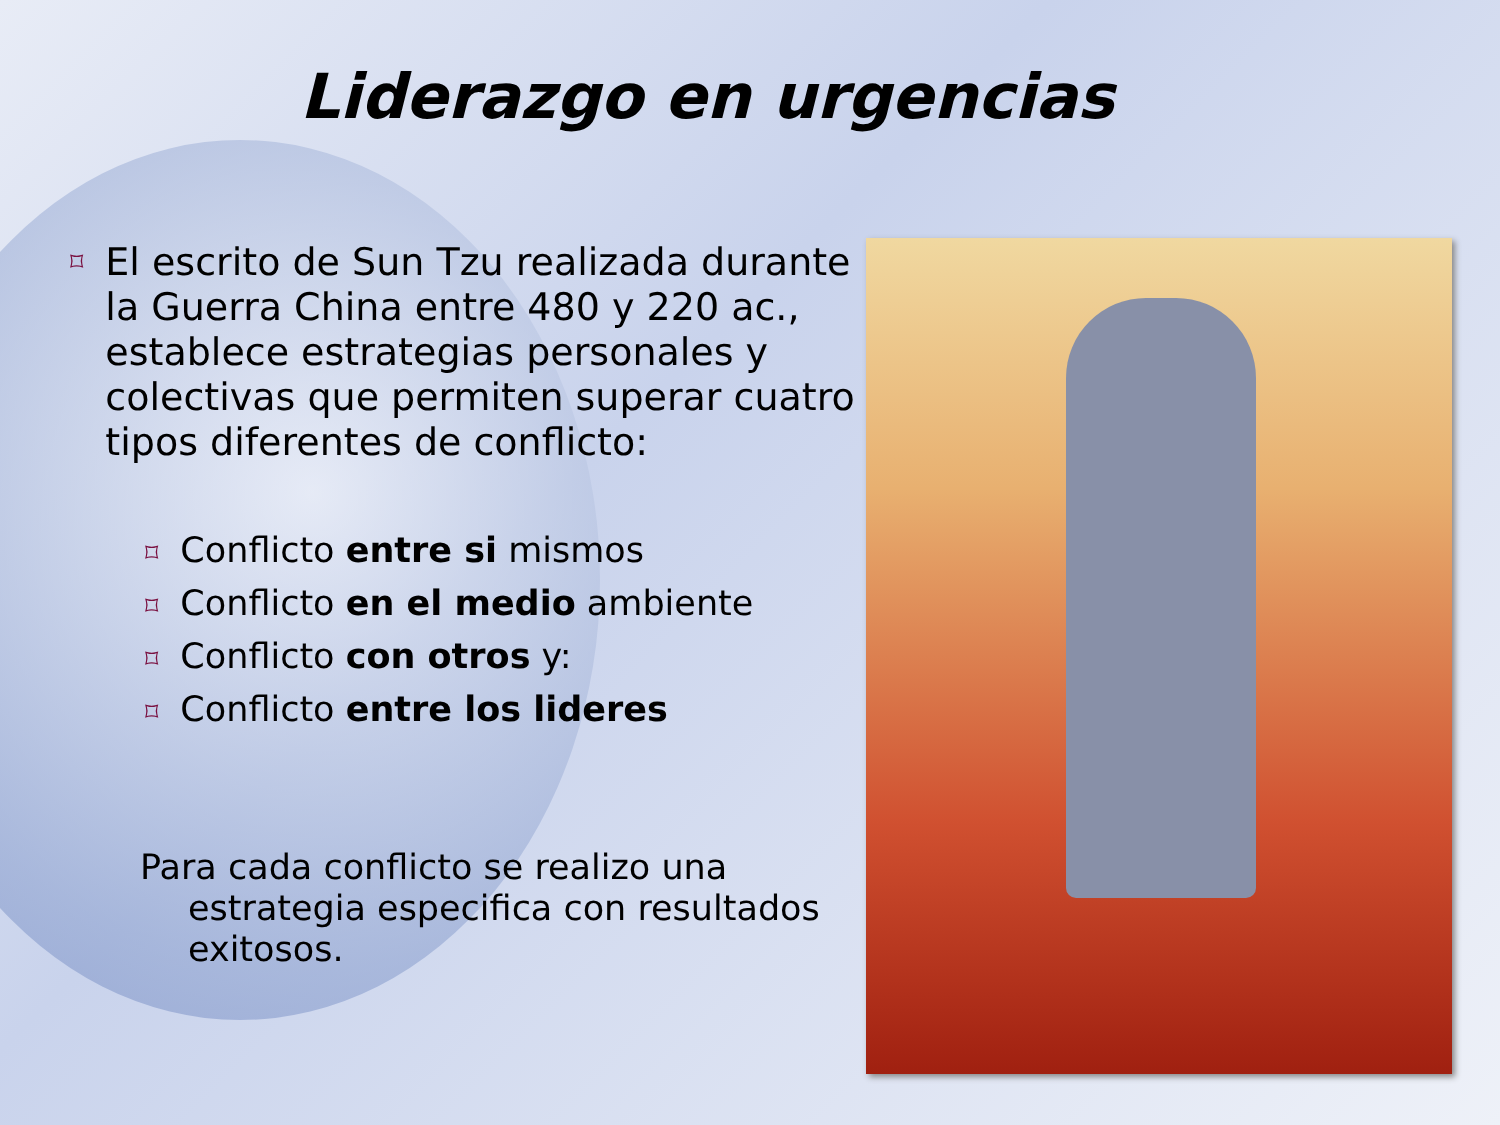Liderazgo en urgencias
⌑ El escrito de Sun Tzu realizada durante la Guerra China entre 480 y 220 ac., establece estrategias personales y colectivas que permiten superar cuatro tipos diferentes de conflicto:
⌑ Conflicto entre si mismos
⌑ Conflicto en el medio ambiente
⌑ Conflicto con otros y:
⌑ Conflicto entre los lideres
Para cada conflicto se realizo una estrategia especifica con resultados exitosos.